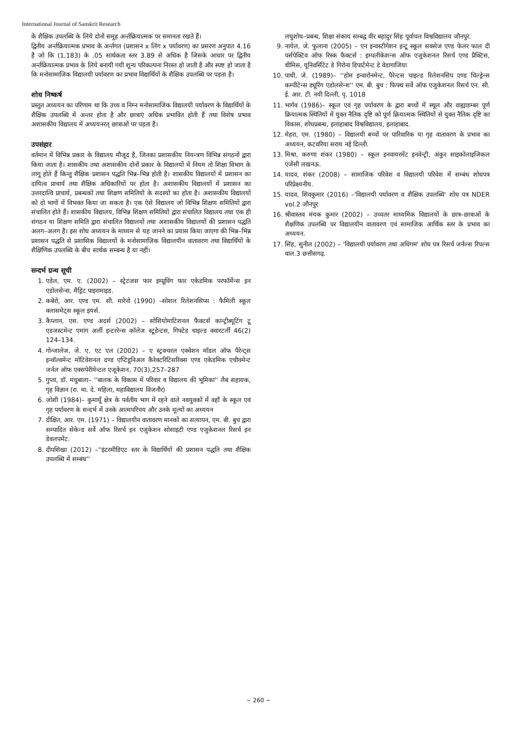International Journal of Sanskrit Research
के शैक्षिक उपलब्धि के लिये दोनों समूह अर्न्तक्रियात्मक पर समानता रखते हैं।
द्वितीय अर्न्तक्रियात्मक प्रभाव के अर्न्तगत (प्रशासन x लिंग x पर्यावरण) का प्रसरण अनुपात 4.16 है जो कि (1,183) के .05 सार्थकता स्तर 3.89 से अधिक है जिसके आधार पर द्वितीय अर्न्तक्रियात्मक प्रभाव के लिये बनायी गयी शून्य परिकल्पना निरस्त हो जाती है और स्पष्ट हो जाता है कि मनोसामाजिक विद्यालयी पर्यावरण का प्रभाव विद्यार्थियों के शैक्षिक उपलब्धि पर पड़ता है।
शोध निष्कर्ष
प्रस्तुत अध्ययन का परिणाम था कि उच्च व निम्न मनोसामाजिक विद्यालयी पर्यावरण के विद्यार्थियों के शैक्षिक उपलब्धि में अन्तर होता है और छात्राएं अधिक प्रभावित होती हैं तथा विशेष प्रभाव अशासकीय विद्यालय में अध्ययनरत् छात्राओं पर पड़ता है।
उपसंहार
वर्तमान में विभिन्न प्रकार के विद्यालय मौजूद है, जिनका प्रशासकीय नियन्त्रण विभिन्न संगठनों द्वारा किया जाता है। शासकीय तथा अशासकीय दोनों प्रकार के विद्यालयों में नियम तो शिक्षा विभाग के लागू होते हैं किन्तु शैक्षिक प्रशासन पद्धति भिन्न–भिन्न होती है। शासकीय विद्यालयों में प्रशासन का दायित्व प्राचार्य तथा शैक्षिक अधिकारियों पर होता है। अशासकीय विद्यालयों में प्रशासन का उत्तरदात्वि प्राचार्य, प्रबन्धकों तथा शिक्षण समितियों के सदस्यों का होता है। अशासकीय विद्यालयों को दो भागों में विभक्त किया जा सकता है। एक ऐसे विद्यालय जो विभिन्न शिक्षण समितियों द्वारा संचालित होते हैं। शासकीय विद्यालय, विभिन्न शिक्षण समितियों द्वारा संचालित विद्यालय तथा एक ही संगठन या शिक्षण समिति द्वारा संचालित विद्यालयों तथा अशासकीय विद्यालयों की प्रशासन पद्धति अलग–अलग है। इस शोध अध्ययन के माध्यम से यह जानने का प्रयास किया जाएगा की भिन्न–भिन्न प्रशासन पद्धति से प्रशासिक विद्यालयों के मनोसामाजिक विद्यालयीन वातावरण तथा विद्यार्थियों के शैक्षिणिक उपलब्धि के बीच सार्थक सम्बन्ध है या नहीं।
सन्दर्भ ग्रन्थ सूची
1. एडेल, एम. ए. (2002) – स्ट्रेटजस फार इम्प्रूविंग फार एकेडमिक परफॉर्मेन्स इन एडोलसेन्स, मैड्रिट पाइरामाइड.
2. कबेरो, आर. एण्ड एम. सी. मारेनो (1990) –सोशल रिलेशनसिप्स : फैमिली स्कूल क्लासमेट्स स्कूल इयर्स.
3. कैप्लान, एस. एण्ड अदर्स (2002) – सोशियोमाटिशनल फैक्टर्स कान्ट्रीब्यूटिंग टू एडजस्टमेन्ट एमांग अर्ली इन्टररेन्स कॉलेज स्टूडेन्टस, गिफ्टेड चाइल्ड क्वारटर्ली 46(2) 124–134.
4. गोन्जालेज, जे. ए. एट एल (2002) – ए स्ट्रक्चरल एक्वेशन मॉडल ऑफ पैरेन्ट्स इन्वॉल्वमेन्ट मोटिवेशनल दण्ड एप्टिडूनिअल कैरेक्टरिटिसरिक्स एण्ड एकेडमिक एचीवमेन्ट जर्नल ऑफ एक्सपेरीमेन्टल एजूकेशन, 70(3),257–287
5. गुप्ता, डॉ. मधुबाला– ''बालक के विकास में परिवार व विद्यालय की भूमिका'' लैब सहायक, गृह विज्ञान (रा. मा. दे. महिला, महाविद्यालय विजनौर)
6. जोशी (1984)– कुमायूँ क्षेत्र के पर्वतीय भाग में रहने वाले नवयुवकों में वहाँ के स्कूल एवं गृह पर्यावरण के सन्दर्भ में उनके आत्मपरिचय और उनके मूल्यों का अध्ययन
7. दीक्षित, आर. एम. (1971) – विद्यालयीन वातावरण मानकों का सत्यापन, एम. बी. बुच द्वारा सम्पादित सेकेन्ड सर्वे ऑफ रिसर्च इन एजुकेशन सोसाइटी एण्ड एजुकेशनल रिसर्च इन डेवलपमेंट.
8. दीपशिखा (2012) –''इंटरमीडिएट स्तर के विद्यार्थियों की प्रशासन पद्धति तथा शैक्षिक उपलब्धि में सम्बंध''
लघुशोध–प्रबन्ध, शिक्षा संकाय सम्बद्व वीर बहादुर सिंह पूर्वाचल विश्वविद्यालय जौनपुर.
9. नायेल, जे. फुलाना (2005) – एन इन्वस्टीगेशन इन्टू स्कूल सक्सेज एण्ड फेलर फाल दी पर्सपेक्टिव ऑफ रिस्क फैक्टर्स : इम्पलीकेशन्स ऑफ एजुकेशनल रिसर्च एण्ड प्रैक्टिस, थीमिस, यूनिवर्सिटेट डे गिरोना डिपार्टमेन्ट डे वेडागाजिया
10. पाधी, जे. (1989)– ''होम इन्वारोनमेन्ट, पैरेन्टस चाइल्ड रिलेशनसिप एण्ड चिल्ड्रेन्स कम्पीटेन्स ड्यूरिंग एडोलसेन्श'' एम. बी. बुच : फिफ्थ सर्वे ऑफ एजुकेशनल रिसर्च एन. सी. ई. आर. टी. नयी दिल्ली, पृ. 1018
11. भार्गव (1986)– स्कूल एवं गृह पर्यावरण के द्वारा बच्चों में स्थूल और वाह्याडम्बर पूर्ण क्रियात्मक स्थितियों में युक्त नैतिक दृष्टि को पूर्ण क्रियात्मक स्थितियों से युक्त नैतिक दृष्टि का विकास, शोधप्रबन्ध, इलाहाबाद विश्वविद्यालय, इलाहाबाद.
12. मेहरा, एम. (1980) – विद्यालयी बच्चों पर पारिवारिक या गृह वातावरण के प्रभाव का अध्ययन, कटवरिया सराय नई दिल्ली.
13. मिश्रा, करुणा शंकर (1980) – स्कूल इनवायरमेंट इनवेन्ट्री, अंकुर साइकोलाइजिकल एजेंसी लखनऊ.
14. यादव, शंकर (2008) – सामाजिक परिवेश व विद्यालयी परिवेश में सम्बंध शोधपत्र परिप्रेक्ष्यनीय.
15. यादव, शिवकुमार (2016) –'विद्यालयी पर्यावरण व शैक्षिक उपलब्धि' शोध पत्र NDER vol.2 जौनपुर
16. श्रीवास्तव मंयक कुमार (2002) – उच्चतर माध्यमिक विद्यालयों के छात्र–छात्राओं के शैक्षणिक उपलब्धि पर विद्यालयीन वातावरण एवं सामाजिक आर्थिक स्तर के प्रभाव का अध्ययन.
17. सिंह, सुनील (2002) – 'विद्यालयी पर्यावरण तथा अधिगम' शोध पत्र रिसर्च जर्नल्स रिपल्स वाल.3 छत्तीसगढ़.
~ 260 ~